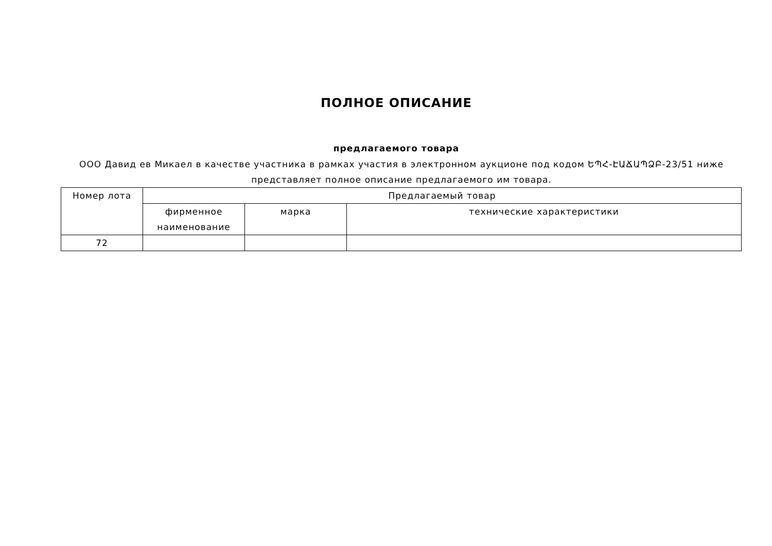ПОЛНОЕ ОПИСАНИЕ
предлагаемого товара
ООО Давид ев Микаел в качестве участника в рамках участия в электронном аукционе под кодом ԵՊՀ-ԷԱՃԱՊՁԲ-23/51 ниже представляет полное описание предлагаемого им товара.
| Номер лота | Предлагаемый товар | | |
| --- | --- | --- | --- |
| | фирменное наименование | марка | технические характеристики |
| 72 | | | |